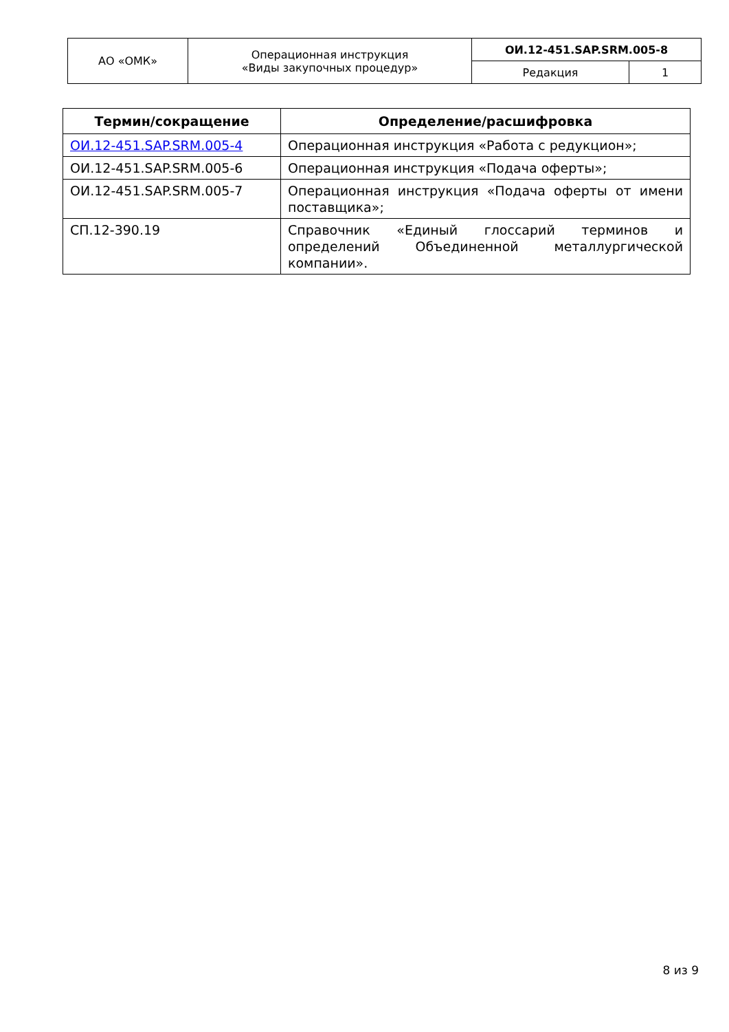| АО «ОМК» | Операционная инструкция «Виды закупочных процедур» | ОИ.12-451.SAP.SRM.005-8 | |
| | | Редакция | 1 |
| Термин/сокращение | Определение/расшифровка |
| --- | --- |
| ОИ.12-451.SAP.SRM.005-4 | Операционная инструкция «Работа с редукцион»; |
| ОИ.12-451.SAP.SRM.005-6 | Операционная инструкция «Подача оферты»; |
| ОИ.12-451.SAP.SRM.005-7 | Операционная инструкция «Подача оферты от имени поставщика»; |
| СП.12-390.19 | Справочник «Единый глоссарий терминов и определений Объединенной металлургической компании». |
8 из 9